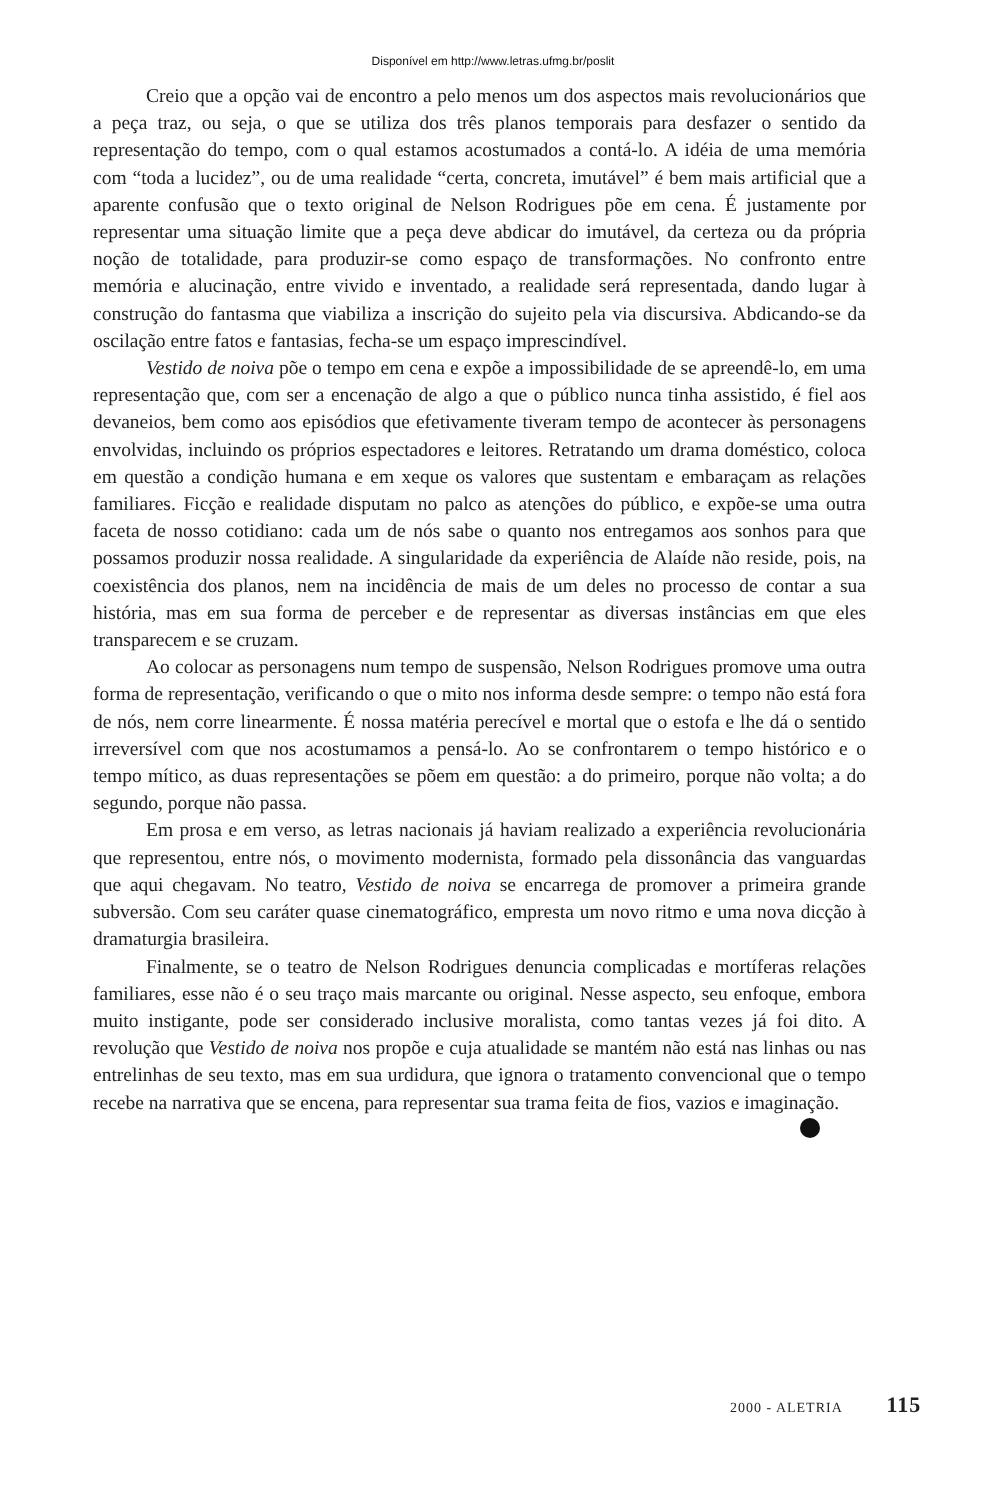Disponível em http://www.letras.ufmg.br/poslit
Creio que a opção vai de encontro a pelo menos um dos aspectos mais revolucionários que a peça traz, ou seja, o que se utiliza dos três planos temporais para desfazer o sentido da representação do tempo, com o qual estamos acostumados a contá-lo. A idéia de uma memória com “toda a lucidez”, ou de uma realidade “certa, concreta, imutável” é bem mais artificial que a aparente confusão que o texto original de Nelson Rodrigues põe em cena. É justamente por representar uma situação limite que a peça deve abdicar do imutável, da certeza ou da própria noção de totalidade, para produzir-se como espaço de transformações. No confronto entre memória e alucinação, entre vivido e inventado, a realidade será representada, dando lugar à construção do fantasma que viabiliza a inscrição do sujeito pela via discursiva. Abdicando-se da oscilação entre fatos e fantasias, fecha-se um espaço imprescindível.
Vestido de noiva põe o tempo em cena e expõe a impossibilidade de se apreendê-lo, em uma representação que, com ser a encenação de algo a que o público nunca tinha assistido, é fiel aos devaneios, bem como aos episódios que efetivamente tiveram tempo de acontecer às personagens envolvidas, incluindo os próprios espectadores e leitores. Retratando um drama doméstico, coloca em questão a condição humana e em xeque os valores que sustentam e embaraçam as relações familiares. Ficção e realidade disputam no palco as atenções do público, e expõe-se uma outra faceta de nosso cotidiano: cada um de nós sabe o quanto nos entregamos aos sonhos para que possamos produzir nossa realidade. A singularidade da experiência de Alaíde não reside, pois, na coexistência dos planos, nem na incidência de mais de um deles no processo de contar a sua história, mas em sua forma de perceber e de representar as diversas instâncias em que eles transparecem e se cruzam.
Ao colocar as personagens num tempo de suspensão, Nelson Rodrigues promove uma outra forma de representação, verificando o que o mito nos informa desde sempre: o tempo não está fora de nós, nem corre linearmente. É nossa matéria perecível e mortal que o estofa e lhe dá o sentido irreversível com que nos acostumamos a pensá-lo. Ao se confrontarem o tempo histórico e o tempo mítico, as duas representações se põem em questão: a do primeiro, porque não volta; a do segundo, porque não passa.
Em prosa e em verso, as letras nacionais já haviam realizado a experiência revolucionária que representou, entre nós, o movimento modernista, formado pela dissonância das vanguardas que aqui chegavam. No teatro, Vestido de noiva se encarrega de promover a primeira grande subversão. Com seu caráter quase cinematográfico, empresta um novo ritmo e uma nova dicção à dramaturgia brasileira.
Finalmente, se o teatro de Nelson Rodrigues denuncia complicadas e mortíferas relações familiares, esse não é o seu traço mais marcante ou original. Nesse aspecto, seu enfoque, embora muito instigante, pode ser considerado inclusive moralista, como tantas vezes já foi dito. A revolução que Vestido de noiva nos propõe e cuja atualidade se mantém não está nas linhas ou nas entrelinhas de seu texto, mas em sua urdidura, que ignora o tratamento convencional que o tempo recebe na narrativa que se encena, para representar sua trama feita de fios, vazios e imaginação.
2000 - ALETRIA 115